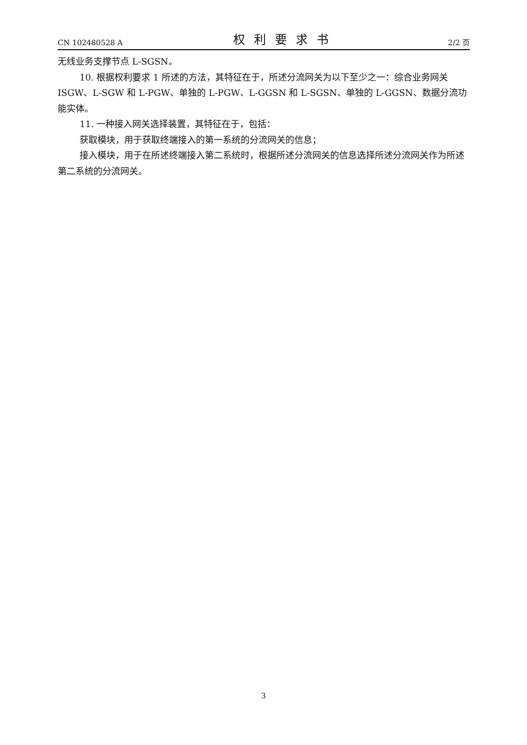CN 102480528 A 权利要求书 2/2 页
无线业务支撑节点 L-SGSN。
10. 根据权利要求 1 所述的方法，其特征在于，所述分流网关为以下至少之一：综合业务网关 ISGW、L-SGW 和 L-PGW、单独的 L-PGW、L-GGSN 和 L-SGSN、单独的 L-GGSN、数据分流功能实体。
11. 一种接入网关选择装置，其特征在于，包括：
获取模块，用于获取终端接入的第一系统的分流网关的信息；
接入模块，用于在所述终端接入第二系统时，根据所述分流网关的信息选择所述分流网关作为所述第二系统的分流网关。
3